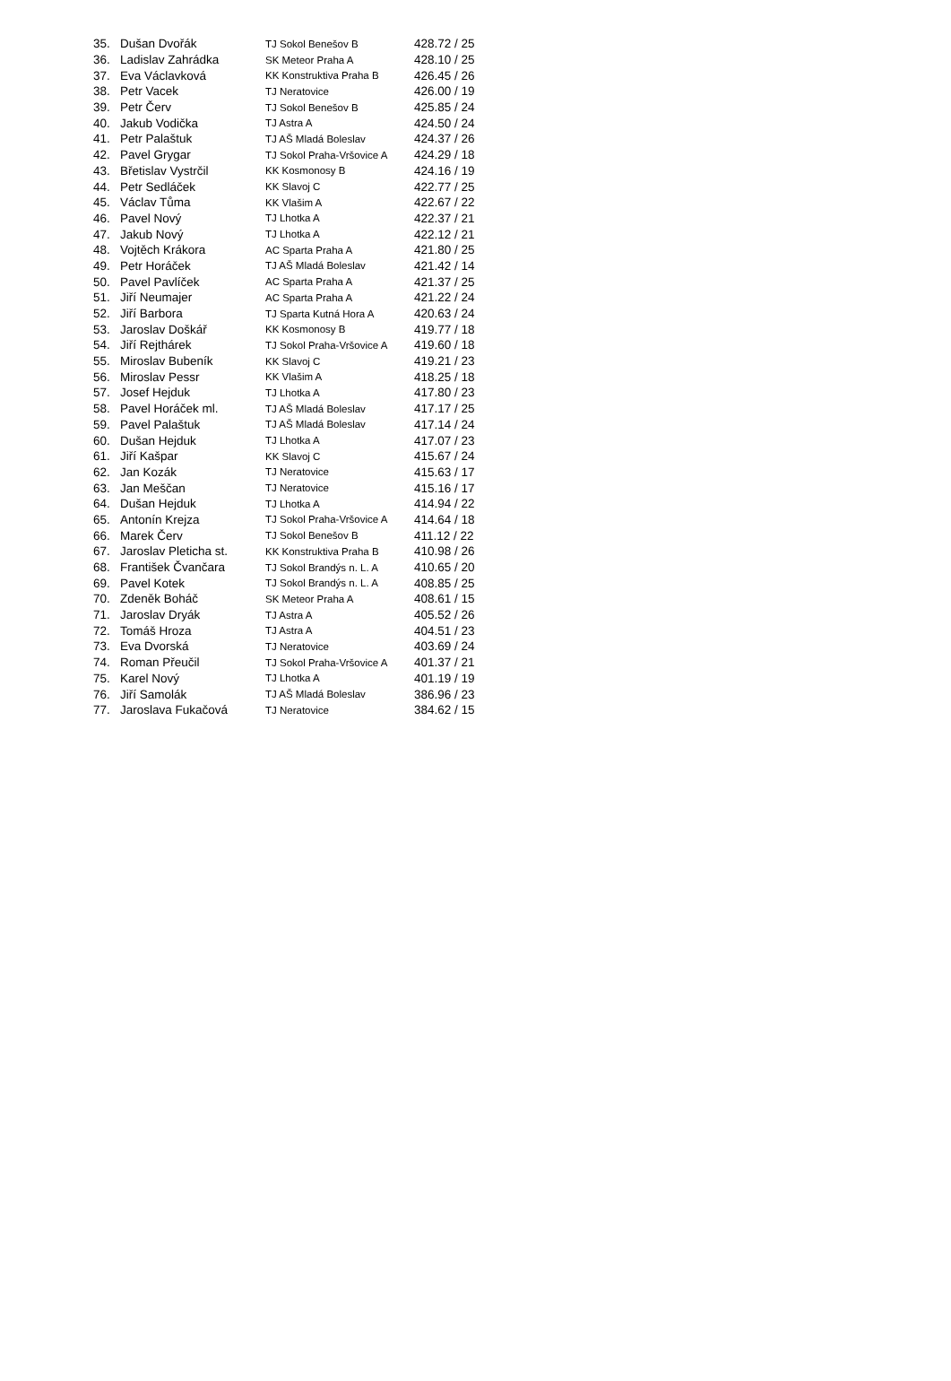| 35. | Dušan Dvořák | TJ Sokol Benešov B | 428.72 / 25 |
| 36. | Ladislav Zahrádka | SK Meteor Praha A | 428.10 / 25 |
| 37. | Eva Václavková | KK Konstruktiva Praha B | 426.45 / 26 |
| 38. | Petr Vacek | TJ Neratovice | 426.00 / 19 |
| 39. | Petr Červ | TJ Sokol Benešov B | 425.85 / 24 |
| 40. | Jakub Vodička | TJ Astra A | 424.50 / 24 |
| 41. | Petr Palaštuk | TJ AŠ Mladá Boleslav | 424.37 / 26 |
| 42. | Pavel Grygar | TJ Sokol Praha-Vršovice A | 424.29 / 18 |
| 43. | Břetislav Vystrčil | KK Kosmonosy B | 424.16 / 19 |
| 44. | Petr Sedláček | KK Slavoj C | 422.77 / 25 |
| 45. | Václav Tůma | KK Vlašim A | 422.67 / 22 |
| 46. | Pavel Nový | TJ Lhotka A | 422.37 / 21 |
| 47. | Jakub Nový | TJ Lhotka A | 422.12 / 21 |
| 48. | Vojtěch Krákora | AC Sparta Praha A | 421.80 / 25 |
| 49. | Petr Horáček | TJ AŠ Mladá Boleslav | 421.42 / 14 |
| 50. | Pavel Pavlíček | AC Sparta Praha A | 421.37 / 25 |
| 51. | Jiří Neumajer | AC Sparta Praha A | 421.22 / 24 |
| 52. | Jiří Barbora | TJ Sparta Kutná Hora A | 420.63 / 24 |
| 53. | Jaroslav Doškář | KK Kosmonosy B | 419.77 / 18 |
| 54. | Jiří Rejthárek | TJ Sokol Praha-Vršovice A | 419.60 / 18 |
| 55. | Miroslav Bubeník | KK Slavoj C | 419.21 / 23 |
| 56. | Miroslav Pessr | KK Vlašim A | 418.25 / 18 |
| 57. | Josef Hejduk | TJ Lhotka A | 417.80 / 23 |
| 58. | Pavel Horáček ml. | TJ AŠ Mladá Boleslav | 417.17 / 25 |
| 59. | Pavel Palaštuk | TJ AŠ Mladá Boleslav | 417.14 / 24 |
| 60. | Dušan Hejduk | TJ Lhotka A | 417.07 / 23 |
| 61. | Jiří Kašpar | KK Slavoj C | 415.67 / 24 |
| 62. | Jan Kozák | TJ Neratovice | 415.63 / 17 |
| 63. | Jan Meščan | TJ Neratovice | 415.16 / 17 |
| 64. | Dušan Hejduk | TJ Lhotka A | 414.94 / 22 |
| 65. | Antonín Krejza | TJ Sokol Praha-Vršovice A | 414.64 / 18 |
| 66. | Marek Červ | TJ Sokol Benešov B | 411.12 / 22 |
| 67. | Jaroslav Pleticha st. | KK Konstruktiva Praha B | 410.98 / 26 |
| 68. | František Čvančara | TJ Sokol Brandýs n. L. A | 410.65 / 20 |
| 69. | Pavel Kotek | TJ Sokol Brandýs n. L. A | 408.85 / 25 |
| 70. | Zdeněk Boháč | SK Meteor Praha A | 408.61 / 15 |
| 71. | Jaroslav Dryák | TJ Astra A | 405.52 / 26 |
| 72. | Tomáš Hroza | TJ Astra A | 404.51 / 23 |
| 73. | Eva Dvorská | TJ Neratovice | 403.69 / 24 |
| 74. | Roman Přeučil | TJ Sokol Praha-Vršovice A | 401.37 / 21 |
| 75. | Karel Nový | TJ Lhotka A | 401.19 / 19 |
| 76. | Jiří Samolák | TJ AŠ Mladá Boleslav | 386.96 / 23 |
| 77. | Jaroslava Fukačová | TJ Neratovice | 384.62 / 15 |